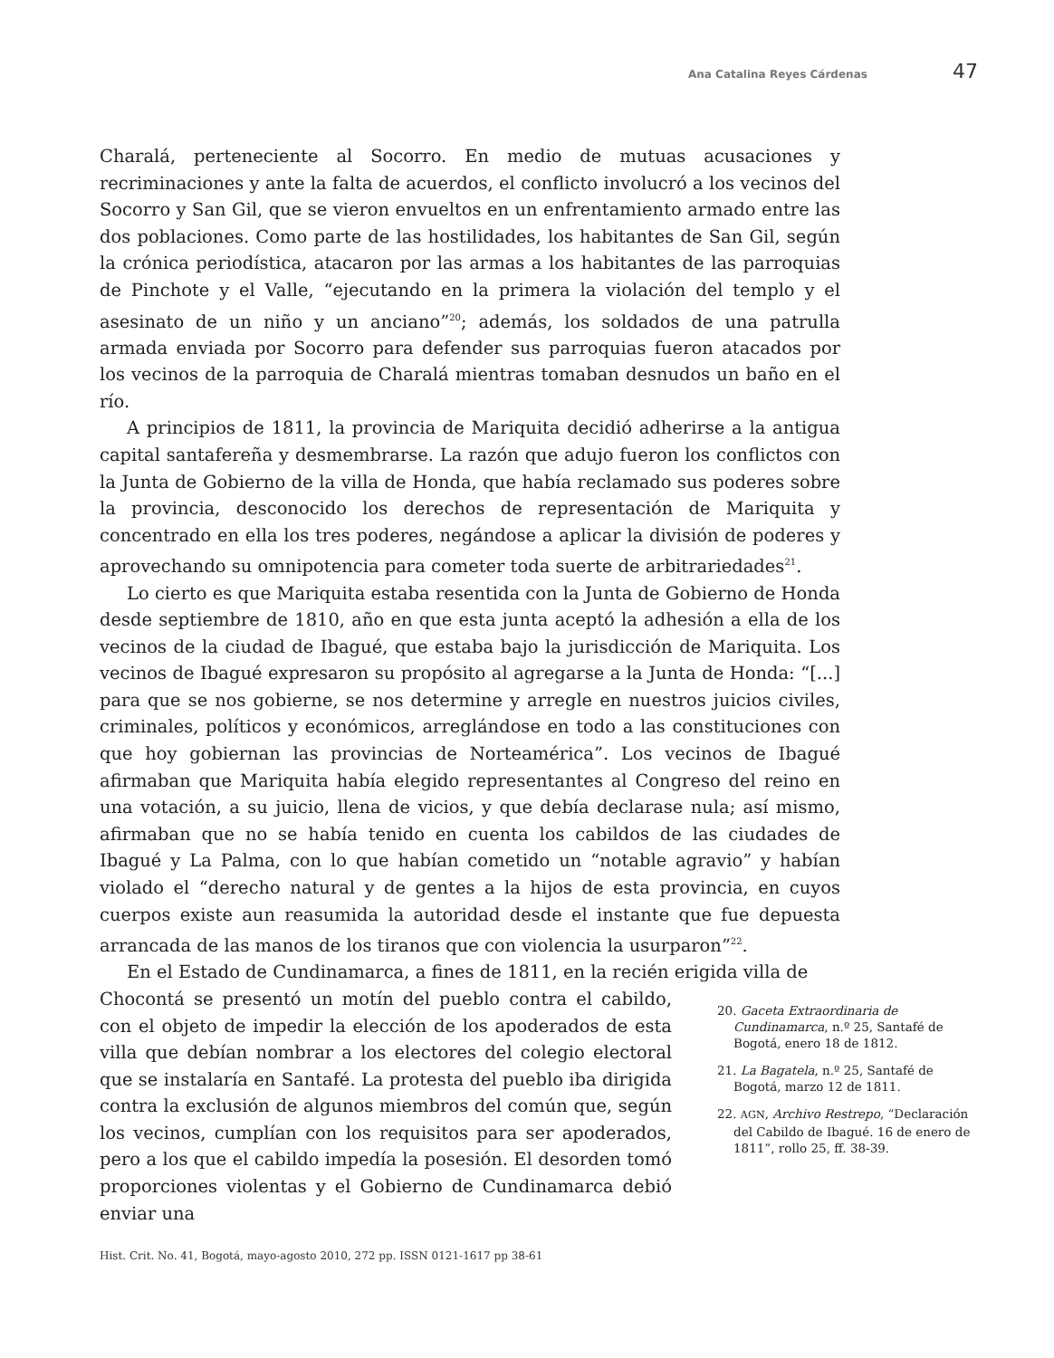Ana Catalina Reyes Cárdenas 47
Charalá, perteneciente al Socorro. En medio de mutuas acusaciones y recriminaciones y ante la falta de acuerdos, el conflicto involucró a los vecinos del Socorro y San Gil, que se vieron envueltos en un enfrentamiento armado entre las dos poblaciones. Como parte de las hostilidades, los habitantes de San Gil, según la crónica periodística, atacaron por las armas a los habitantes de las parroquias de Pinchote y el Valle, “ejecutando en la primera la violación del templo y el asesinato de un niño y un anciano”<sup>20</sup>; además, los soldados de una patrulla armada enviada por Socorro para defender sus parroquias fueron atacados por los vecinos de la parroquia de Charalá mientras tomaban desnudos un baño en el río.
A principios de 1811, la provincia de Mariquita decidió adherirse a la antigua capital santafereña y desmembrarse. La razón que adujo fueron los conflictos con la Junta de Gobierno de la villa de Honda, que había reclamado sus poderes sobre la provincia, desconocido los derechos de representación de Mariquita y concentrado en ella los tres poderes, negándose a aplicar la división de poderes y aprovechando su omnipotencia para cometer toda suerte de arbitrariedades<sup>21</sup>.
Lo cierto es que Mariquita estaba resentida con la Junta de Gobierno de Honda desde septiembre de 1810, año en que esta junta aceptó la adhesión a ella de los vecinos de la ciudad de Ibagué, que estaba bajo la jurisdicción de Mariquita. Los vecinos de Ibagué expresaron su propósito al agregarse a la Junta de Honda: “[...] para que se nos gobierne, se nos determine y arregle en nuestros juicios civiles, criminales, políticos y económicos, arreglándose en todo a las constituciones con que hoy gobiernan las provincias de Norteamérica”. Los vecinos de Ibagué afirmaban que Mariquita había elegido representantes al Congreso del reino en una votación, a su juicio, llena de vicios, y que debía declarase nula; así mismo, afirmaban que no se había tenido en cuenta los cabildos de las ciudades de Ibagué y La Palma, con lo que habían cometido un “notable agravio” y habían violado el “derecho natural y de gentes a la hijos de esta provincia, en cuyos cuerpos existe aun reasumida la autoridad desde el instante que fue depuesta arrancada de las manos de los tiranos que con violencia la usurparon”<sup>22</sup>.
En el Estado de Cundinamarca, a fines de 1811, en la recién erigida villa de
Chocontá se presentó un motín del pueblo contra el cabildo, con el objeto de impedir la elección de los apoderados de esta villa que debían nombrar a los electores del colegio electoral que se instalaría en Santafé. La protesta del pueblo iba dirigida contra la exclusión de algunos miembros del común que, según los vecinos, cumplían con los requisitos para ser apoderados, pero a los que el cabildo impedía la posesión. El desorden tomó proporciones violentas y el Gobierno de Cundinamarca debió enviar una
20. Gaceta Extraordinaria de Cundinamarca, n.º 25, Santafé de Bogotá, enero 18 de 1812.
21. La Bagatela, n.º 25, Santafé de Bogotá, marzo 12 de 1811.
22. AGN, Archivo Restrepo, “Declaración del Cabildo de Ibagué. 16 de enero de 1811”, rollo 25, ff. 38-39.
Hist. Crit. No. 41, Bogotá, mayo-agosto 2010, 272 pp. ISSN 0121-1617 pp 38-61